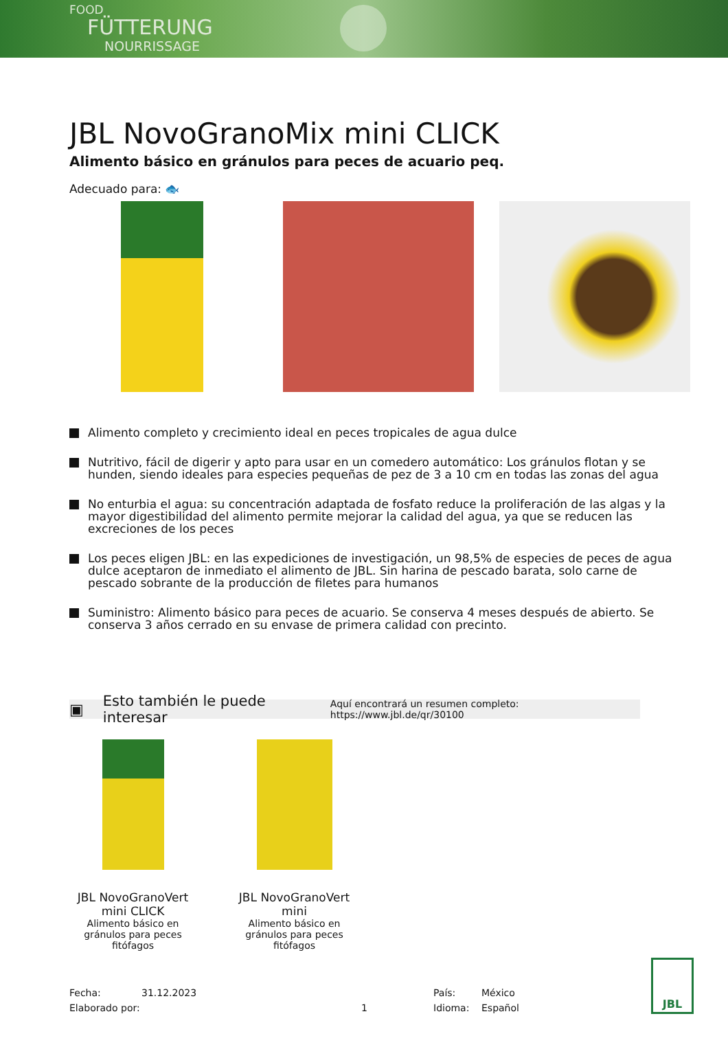FOOD
FÜTTERUNG
NOURRISSAGE
JBL NovoGranoMix mini CLICK
Alimento básico en gránulos para peces de acuario peq.
Adecuado para: 🐟
Alimento completo y crecimiento ideal en peces tropicales de agua dulce
Nutritivo, fácil de digerir y apto para usar en un comedero automático: Los gránulos flotan y se hunden, siendo ideales para especies pequeñas de pez de 3 a 10 cm en todas las zonas del agua
No enturbia el agua: su concentración adaptada de fosfato reduce la proliferación de las algas y la mayor digestibilidad del alimento permite mejorar la calidad del agua, ya que se reducen las excreciones de los peces
Los peces eligen JBL: en las expediciones de investigación, un 98,5% de especies de peces de agua dulce aceptaron de inmediato el alimento de JBL. Sin harina de pescado barata, solo carne de pescado sobrante de la producción de filetes para humanos
Suministro: Alimento básico para peces de acuario. Se conserva 4 meses después de abierto. Se conserva 3 años cerrado en su envase de primera calidad con precinto.
▣ Esto también le puede interesar Aquí encontrará un resumen completo: https://www.jbl.de/qr/30100
JBL NovoGranoVert mini CLICK
Alimento básico en gránulos para peces fitófagos
JBL NovoGranoVert mini
Alimento básico en gránulos para peces fitófagos
Fecha:
Elaborado por:
31.12.2023
1 País:
Idioma:
México
Español
JBL